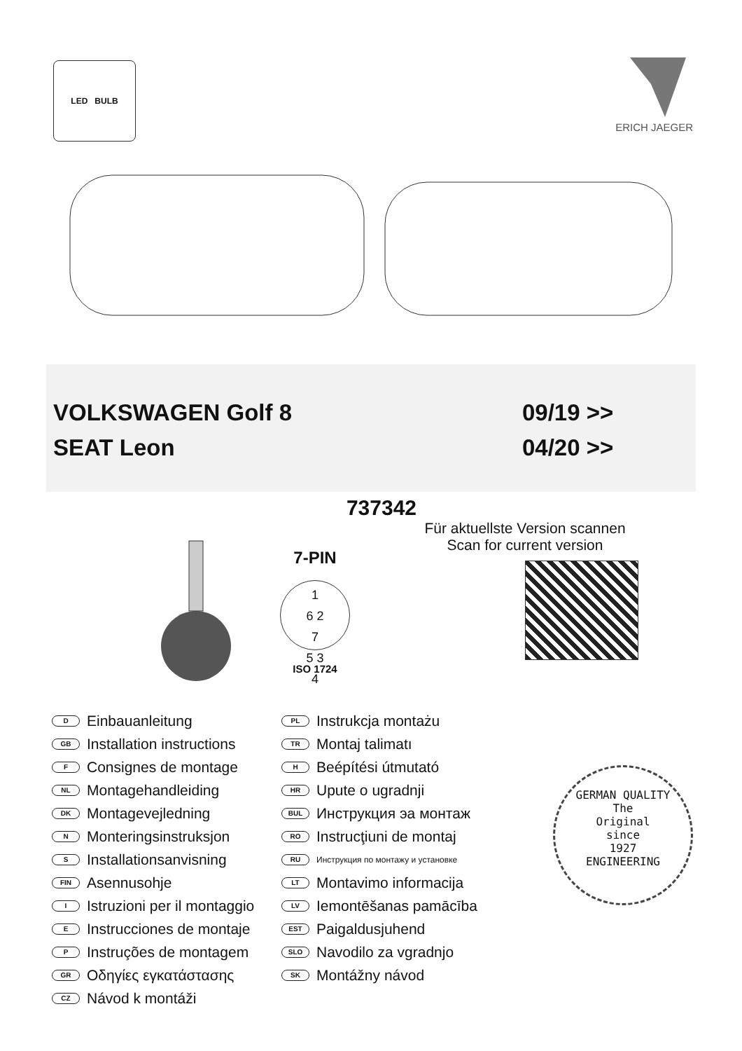LED BULB ERICH JAEGER
VOLKSWAGEN Golf 8 09/19 >>
SEAT Leon 04/20 >>
737342
7-PIN
1
6 2
7
5 3
4
ISO 1724
Für aktuellste Version scannen
Scan for current version
D Einbauanleitung
GB Installation instructions
F Consignes de montage
NL Montagehandleiding
DK Montagevejledning
N Monteringsinstruksjon
S Installationsanvisning
FIN Asennusohje
I Istruzioni per il montaggio
E Instrucciones de montaje
P Instruções de montagem
GR Οδηγίες εγκατάστασης
CZ Návod k montáži
PL Instrukcja montażu
TR Montaj talimatı
H Beépítési útmutató
HR Upute o ugradnji
BUL Инструкция эа монтаж
RO Instrucţiuni de montaj
RU Инструкция по монтажу и установке
LT Montavimo informacija
LV Iemontēšanas pamācība
EST Paigaldusjuhend
SLO Navodilo za vgradnjo
SK Montážny návod
GERMAN QUALITY
The
Original
since
1927
ENGINEERING